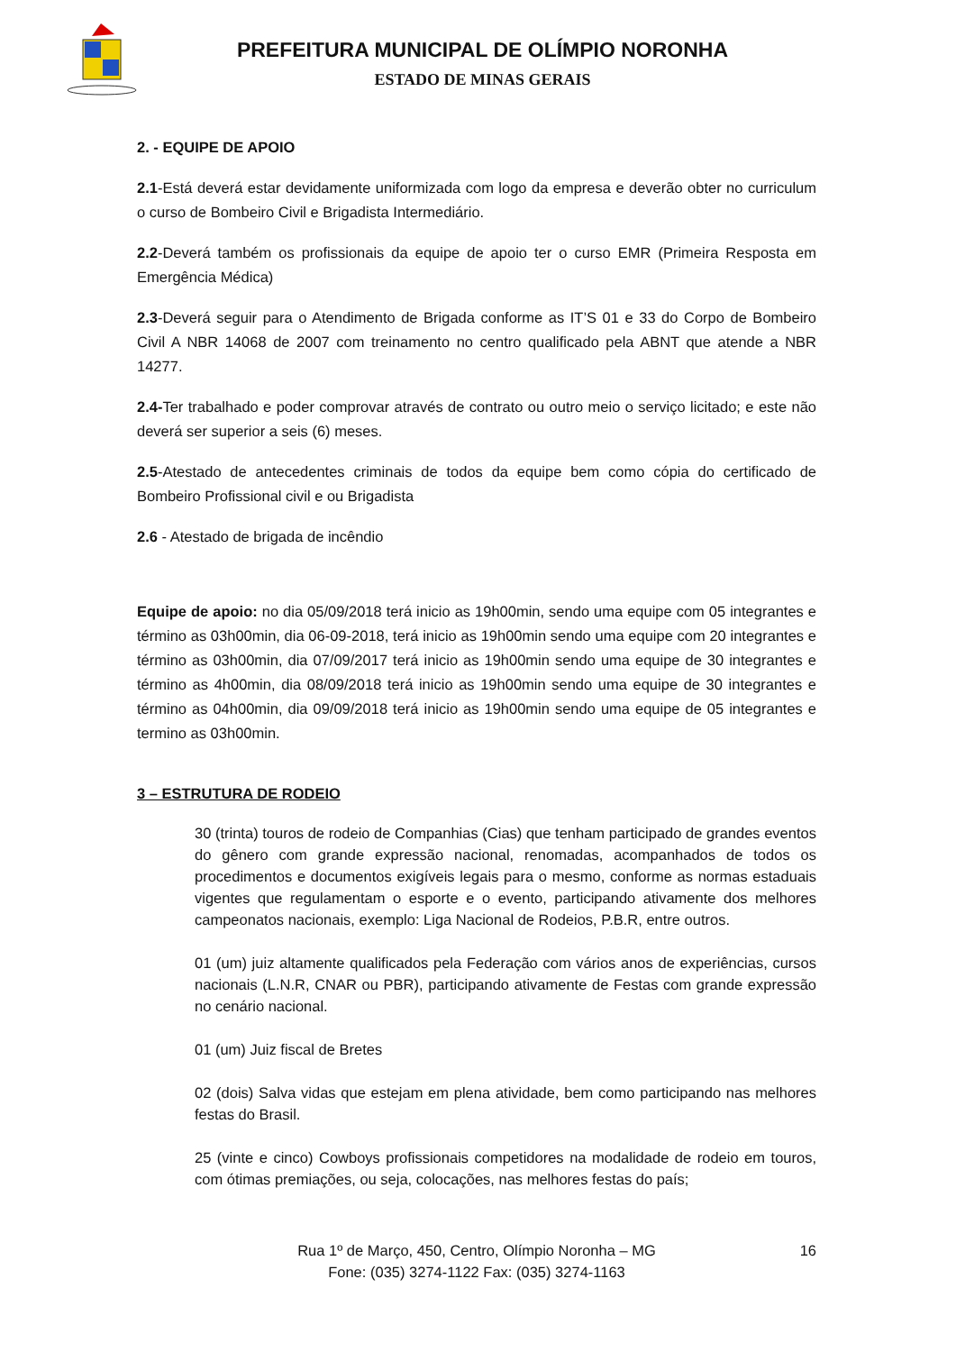PREFEITURA MUNICIPAL DE OLÍMPIO NORONHA
ESTADO DE MINAS GERAIS
2. - EQUIPE DE APOIO
2.1-Está deverá estar devidamente uniformizada com logo da empresa e deverão obter no curriculum o curso de Bombeiro Civil e Brigadista Intermediário.
2.2-Deverá também os profissionais da equipe de apoio ter o curso EMR (Primeira Resposta em Emergência Médica)
2.3-Deverá seguir para o Atendimento de Brigada conforme as IT’S 01 e 33 do Corpo de Bombeiro Civil A NBR 14068 de 2007 com treinamento no centro qualificado pela ABNT que atende a NBR 14277.
2.4-Ter trabalhado e poder comprovar através de contrato ou outro meio o serviço licitado; e este não deverá ser superior a seis (6) meses.
2.5-Atestado de antecedentes criminais de todos da equipe bem como cópia do certificado de Bombeiro Profissional civil e ou Brigadista
2.6 - Atestado de brigada de incêndio
Equipe de apoio: no dia 05/09/2018 terá inicio as 19h00min, sendo uma equipe com 05 integrantes e término as 03h00min, dia 06-09-2018, terá inicio as 19h00min sendo uma equipe com 20 integrantes e término as 03h00min, dia 07/09/2017 terá inicio as 19h00min sendo uma equipe de 30 integrantes e término as 4h00min, dia 08/09/2018 terá inicio as 19h00min sendo uma equipe de 30 integrantes e término as 04h00min, dia 09/09/2018 terá inicio as 19h00min sendo uma equipe de 05 integrantes e termino as 03h00min.
3 – ESTRUTURA DE RODEIO
30 (trinta) touros de rodeio de Companhias (Cias) que tenham participado de grandes eventos do gênero com grande expressão nacional, renomadas, acompanhados de todos os procedimentos e documentos exigíveis legais para o mesmo, conforme as normas estaduais vigentes que regulamentam o esporte e o evento, participando ativamente dos melhores campeonatos nacionais, exemplo: Liga Nacional de Rodeios, P.B.R, entre outros.
01 (um) juiz altamente qualificados pela Federação com vários anos de experiências, cursos nacionais (L.N.R, CNAR ou PBR), participando ativamente de Festas com grande expressão no cenário nacional.
01 (um) Juiz fiscal de Bretes
02 (dois) Salva vidas que estejam em plena atividade, bem como participando nas melhores festas do Brasil.
25 (vinte e cinco) Cowboys profissionais competidores na modalidade de rodeio em touros, com ótimas premiações, ou seja, colocações, nas melhores festas do país;
16
Rua 1º de Março, 450, Centro, Olímpio Noronha – MG
Fone: (035) 3274-1122 Fax: (035) 3274-1163